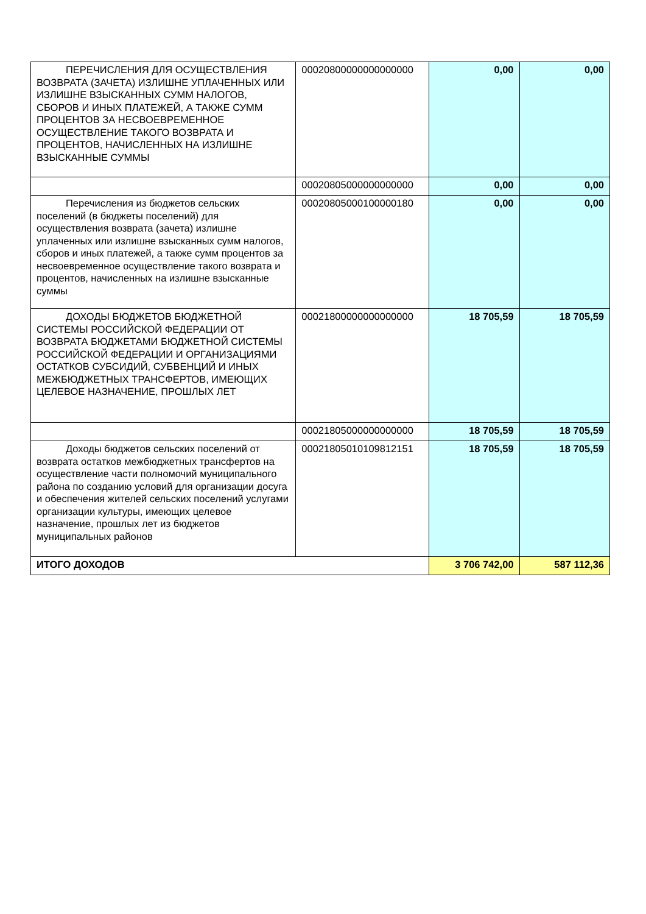| ПЕРЕЧИСЛЕНИЯ ДЛЯ ОСУЩЕСТВЛЕНИЯ ВОЗВРАТА (ЗАЧЕТА) ИЗЛИШНЕ УПЛАЧЕННЫХ ИЛИ ИЗЛИШНЕ ВЗЫСКАННЫХ СУММ НАЛОГОВ, СБОРОВ И ИНЫХ ПЛАТЕЖЕЙ, А ТАКЖЕ СУММ ПРОЦЕНТОВ ЗА НЕСВОЕВРЕМЕННОЕ ОСУЩЕСТВЛЕНИЕ ТАКОГО ВОЗВРАТА И ПРОЦЕНТОВ, НАЧИСЛЕННЫХ НА ИЗЛИШНЕ ВЗЫСКАННЫЕ СУММЫ | 00020800000000000000 | 0,00 | 0,00 |
| | 00020805000000000000 | 0,00 | 0,00 |
| Перечисления из бюджетов сельских поселений (в бюджеты поселений) для осуществления возврата (зачета) излишне уплаченных или излишне взысканных сумм налогов, сборов и иных платежей, а также сумм процентов за несвоевременное осуществление такого возврата и процентов, начисленных на излишне взысканные суммы | 00020805000100000180 | 0,00 | 0,00 |
| ДОХОДЫ БЮДЖЕТОВ БЮДЖЕТНОЙ СИСТЕМЫ РОССИЙСКОЙ ФЕДЕРАЦИИ ОТ ВОЗВРАТА БЮДЖЕТАМИ БЮДЖЕТНОЙ СИСТЕМЫ РОССИЙСКОЙ ФЕДЕРАЦИИ И ОРГАНИЗАЦИЯМИ ОСТАТКОВ СУБСИДИЙ, СУБВЕНЦИЙ И ИНЫХ МЕЖБЮДЖЕТНЫХ ТРАНСФЕРТОВ, ИМЕЮЩИХ ЦЕЛЕВОЕ НАЗНАЧЕНИЕ, ПРОШЛЫХ ЛЕТ | 00021800000000000000 | 18 705,59 | 18 705,59 |
| | 00021805000000000000 | 18 705,59 | 18 705,59 |
| Доходы бюджетов сельских поселений от возврата остатков межбюджетных трансфертов на осуществление части полномочий муниципального района по созданию условий для организации досуга и обеспечения жителей сельских поселений услугами организации культуры, имеющих целевое назначение, прошлых лет из бюджетов муниципальных районов | 00021805010109812151 | 18 705,59 | 18 705,59 |
| ИТОГО ДОХОДОВ | | 3 706 742,00 | 587 112,36 |